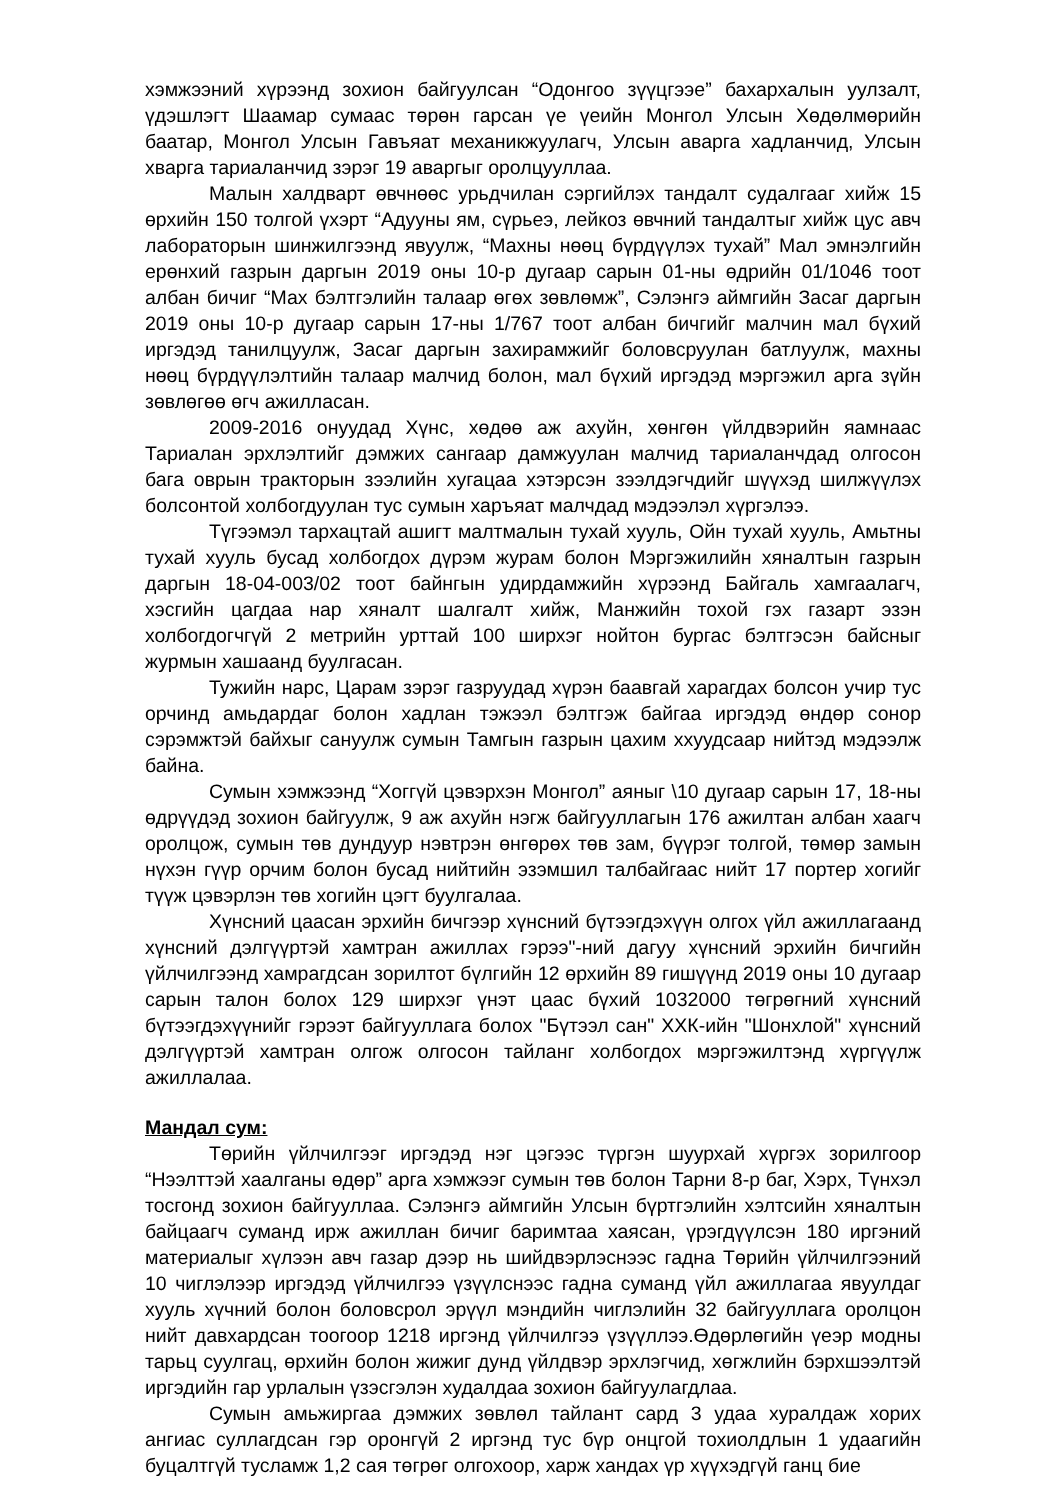хэмжээний хүрээнд зохион байгуулсан “Одонгоо зүүцгээе” бахархалын уулзалт, үдэшлэгт Шаамар сумаас төрөн гарсан үе үеийн Монгол Улсын Хөдөлмөрийн баатар, Монгол Улсын Гавъяат механикжуулагч, Улсын аварга хадланчид, Улсын хварга тариаланчид зэрэг 19 аваргыг оролцууллаа.
Малын халдварт өвчнөөс урьдчилан сэргийлэх тандалт судалгааг хийж 15 өрхийн 150 толгой үхэрт “Адууны ям, сүрьеэ, лейкоз өвчний тандалтыг хийж цус авч лабораторын шинжилгээнд явуулж, “Махны нөөц бүрдүүлэх тухай” Мал эмнэлгийн ерөнхий газрын даргын 2019 оны 10-р дугаар сарын 01-ны өдрийн 01/1046 тоот албан бичиг “Мах бэлтгэлийн талаар өгөх зөвлөмж”, Сэлэнгэ аймгийн Засаг даргын 2019 оны 10-р дугаар сарын 17-ны 1/767 тоот албан бичгийг малчин мал бүхий иргэдэд танилцуулж, Засаг даргын захирамжийг боловсруулан батлуулж, махны нөөц бүрдүүлэлтийн талаар малчид болон, мал бүхий иргэдэд мэргэжил арга зүйн зөвлөгөө өгч ажилласан.
2009-2016 онуудад Хүнс, хөдөө аж ахуйн, хөнгөн үйлдвэрийн яамнаас Тариалан эрхлэлтийг дэмжих сангаар дамжуулан малчид тариаланчдад олгосон бага оврын тракторын зээлийн хугацаа хэтэрсэн зээлдэгчдийг шүүхэд шилжүүлэх болсонтой холбогдуулан тус сумын харъяат малчдад мэдээлэл хүргэлээ.
Түгээмэл тархацтай ашигт малтмалын тухай хууль, Ойн тухай хууль, Амьтны тухай хууль бусад холбогдох дүрэм журам болон Мэргэжилийн хяналтын газрын даргын 18-04-003/02 тоот байнгын удирдамжийн хүрээнд Байгаль хамгаалагч, хэсгийн цагдаа нар хяналт шалгалт хийж, Манжийн тохой гэх газарт эзэн холбогдогчгүй 2 метрийн урттай 100 ширхэг нойтон бургас бэлтгэсэн байсныг журмын хашаанд буулгасан.
Тужийн нарс, Царам зэрэг газруудад хүрэн баавгай харагдах болсон учир тус орчинд амьдардаг болон хадлан тэжээл бэлтгэж байгаа иргэдэд өндөр сонор сэрэмжтэй байхыг сануулж сумын Тамгын газрын цахим ххуудсаар нийтэд мэдээлж байна.
Сумын хэмжээнд “Хоггүй цэвэрхэн Монгол” аяныг \10 дугаар сарын 17, 18-ны өдрүүдэд зохион байгуулж, 9 аж ахуйн нэгж байгууллагын 176 ажилтан албан хаагч оролцож, сумын төв дундуур нэвтрэн өнгөрөх төв зам, бүүрэг толгой, төмөр замын нүхэн гүүр орчим болон бусад нийтийн эзэмшил талбайгаас нийт 17 портер хогийг түүж цэвэрлэн төв хогийн цэгт буулгалаа.
Хүнсний цаасан эрхийн бичгээр хүнсний бүтээгдэхүүн олгох үйл ажиллагаанд хүнсний дэлгүүртэй хамтран ажиллах гэрээ"-ний дагуу хүнсний эрхийн бичгийн үйлчилгээнд хамрагдсан зорилтот бүлгийн 12 өрхийн 89 гишүүнд 2019 оны 10 дугаар сарын талон болох 129 ширхэг үнэт цаас бүхий 1032000 төгрөгний хүнсний бүтээгдэхүүнийг гэрээт байгууллага болох "Бүтээл сан" ХХК-ийн "Шонхлой" хүнсний дэлгүүртэй хамтран олгож олгосон тайланг холбогдох мэргэжилтэнд хүргүүлж ажиллалаа.
Мандал сум:
Төрийн үйлчилгээг иргэдэд нэг цэгээс түргэн шуурхай хүргэх зорилгоор “Нээлттэй хаалганы өдөр” арга хэмжээг сумын төв болон Тарни 8-р баг, Хэрх, Түнхэл тосгонд зохион байгууллаа. Сэлэнгэ аймгийн Улсын бүртгэлийн хэлтсийн хяналтын байцаагч суманд ирж ажиллан бичиг баримтаа хаясан, үрэгдүүлсэн 180 иргэний материалыг хүлээн авч газар дээр нь шийдвэрлэснээс гадна Төрийн үйлчилгээний 10 чиглэлээр иргэдэд үйлчилгээ үзүүлснээс гадна суманд үйл ажиллагаа явуулдаг хууль хүчний болон боловсрол эрүүл мэндийн чиглэлийн 32 байгууллага оролцон нийт давхардсан тоогоор 1218 иргэнд үйлчилгээ үзүүллээ.Өдөрлөгийн үеэр модны тарьц суулгац, өрхийн болон жижиг дунд үйлдвэр эрхлэгчид, хөгжлийн бэрхшээлтэй иргэдийн гар урлалын үзэсгэлэн худалдаа зохион байгуулагдлаа.
Сумын амьжиргаа дэмжих зөвлөл тайлант сард 3 удаа хуралдаж хорих ангиас суллагдсан гэр оронгүй 2 иргэнд тус бүр онцгой тохиолдлын 1 удаагийн буцалтгүй тусламж 1,2 сая төгрөг олгохоор, харж хандах үр хүүхэдгүй ганц бие